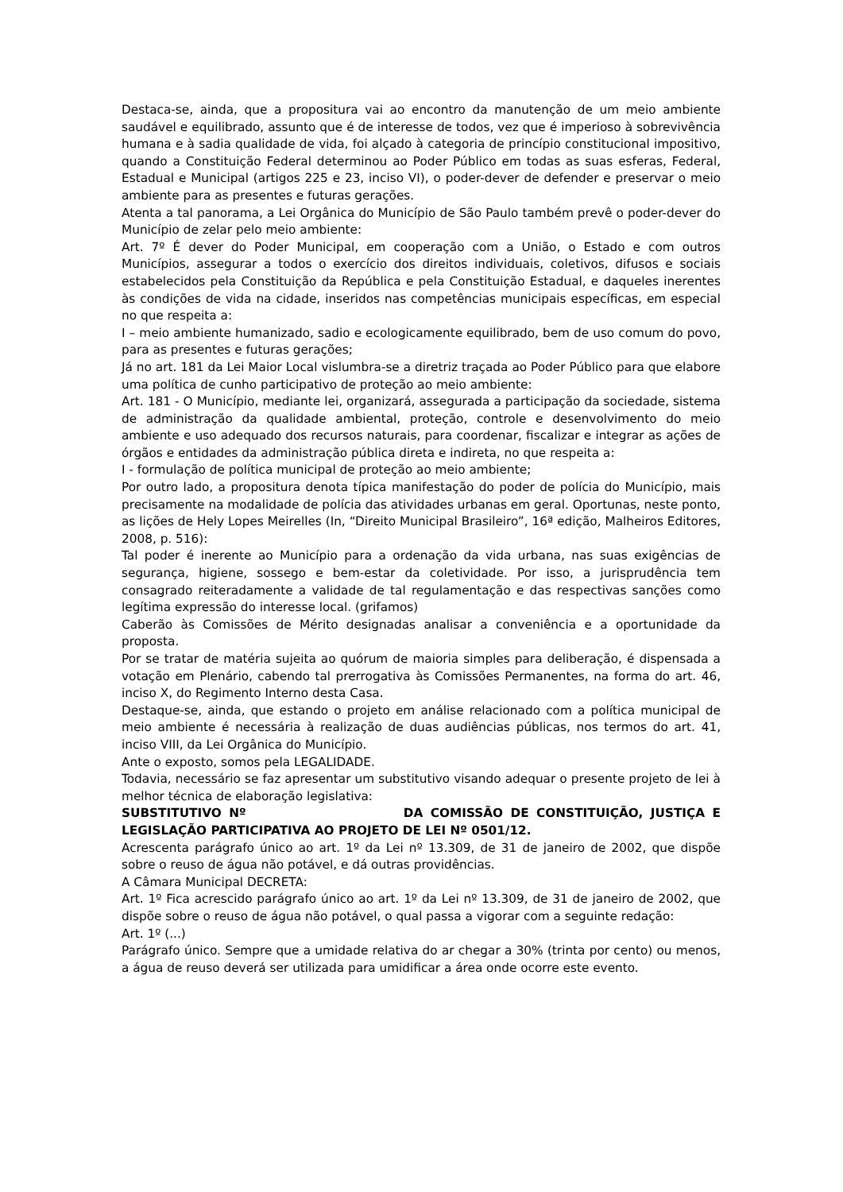Destaca-se, ainda, que a propositura vai ao encontro da manutenção de um meio ambiente saudável e equilibrado, assunto que é de interesse de todos, vez que é imperioso à sobrevivência humana e à sadia qualidade de vida, foi alçado à categoria de princípio constitucional impositivo, quando a Constituição Federal determinou ao Poder Público em todas as suas esferas, Federal, Estadual e Municipal (artigos 225 e 23, inciso VI), o poder-dever de defender e preservar o meio ambiente para as presentes e futuras gerações.
Atenta a tal panorama, a Lei Orgânica do Município de São Paulo também prevê o poder-dever do Município de zelar pelo meio ambiente:
Art. 7º É dever do Poder Municipal, em cooperação com a União, o Estado e com outros Municípios, assegurar a todos o exercício dos direitos individuais, coletivos, difusos e sociais estabelecidos pela Constituição da República e pela Constituição Estadual, e daqueles inerentes às condições de vida na cidade, inseridos nas competências municipais específicas, em especial no que respeita a:
I – meio ambiente humanizado, sadio e ecologicamente equilibrado, bem de uso comum do povo, para as presentes e futuras gerações;
Já no art. 181 da Lei Maior Local vislumbra-se a diretriz traçada ao Poder Público para que elabore uma política de cunho participativo de proteção ao meio ambiente:
Art. 181 - O Município, mediante lei, organizará, assegurada a participação da sociedade, sistema de administração da qualidade ambiental, proteção, controle e desenvolvimento do meio ambiente e uso adequado dos recursos naturais, para coordenar, fiscalizar e integrar as ações de órgãos e entidades da administração pública direta e indireta, no que respeita a:
I - formulação de política municipal de proteção ao meio ambiente;
Por outro lado, a propositura denota típica manifestação do poder de polícia do Município, mais precisamente na modalidade de polícia das atividades urbanas em geral. Oportunas, neste ponto, as lições de Hely Lopes Meirelles (In, “Direito Municipal Brasileiro”, 16ª edição, Malheiros Editores, 2008, p. 516):
Tal poder é inerente ao Município para a ordenação da vida urbana, nas suas exigências de segurança, higiene, sossego e bem-estar da coletividade. Por isso, a jurisprudência tem consagrado reiteradamente a validade de tal regulamentação e das respectivas sanções como legítima expressão do interesse local. (grifamos)
Caberão às Comissões de Mérito designadas analisar a conveniência e a oportunidade da proposta.
Por se tratar de matéria sujeita ao quórum de maioria simples para deliberação, é dispensada a votação em Plenário, cabendo tal prerrogativa às Comissões Permanentes, na forma do art. 46, inciso X, do Regimento Interno desta Casa.
Destaque-se, ainda, que estando o projeto em análise relacionado com a política municipal de meio ambiente é necessária à realização de duas audiências públicas, nos termos do art. 41, inciso VIII, da Lei Orgânica do Município.
Ante o exposto, somos pela LEGALIDADE.
Todavia, necessário se faz apresentar um substitutivo visando adequar o presente projeto de lei à melhor técnica de elaboração legislativa:
SUBSTITUTIVO Nº DA COMISSÃO DE CONSTITUIÇÃO, JUSTIÇA E LEGISLAÇÃO PARTICIPATIVA AO PROJETO DE LEI Nº 0501/12.
Acrescenta parágrafo único ao art. 1º da Lei nº 13.309, de 31 de janeiro de 2002, que dispõe sobre o reuso de água não potável, e dá outras providências.
A Câmara Municipal DECRETA:
Art. 1º Fica acrescido parágrafo único ao art. 1º da Lei nº 13.309, de 31 de janeiro de 2002, que dispõe sobre o reuso de água não potável, o qual passa a vigorar com a seguinte redação:
Art. 1º (...)
Parágrafo único. Sempre que a umidade relativa do ar chegar a 30% (trinta por cento) ou menos, a água de reuso deverá ser utilizada para umidificar a área onde ocorre este evento.